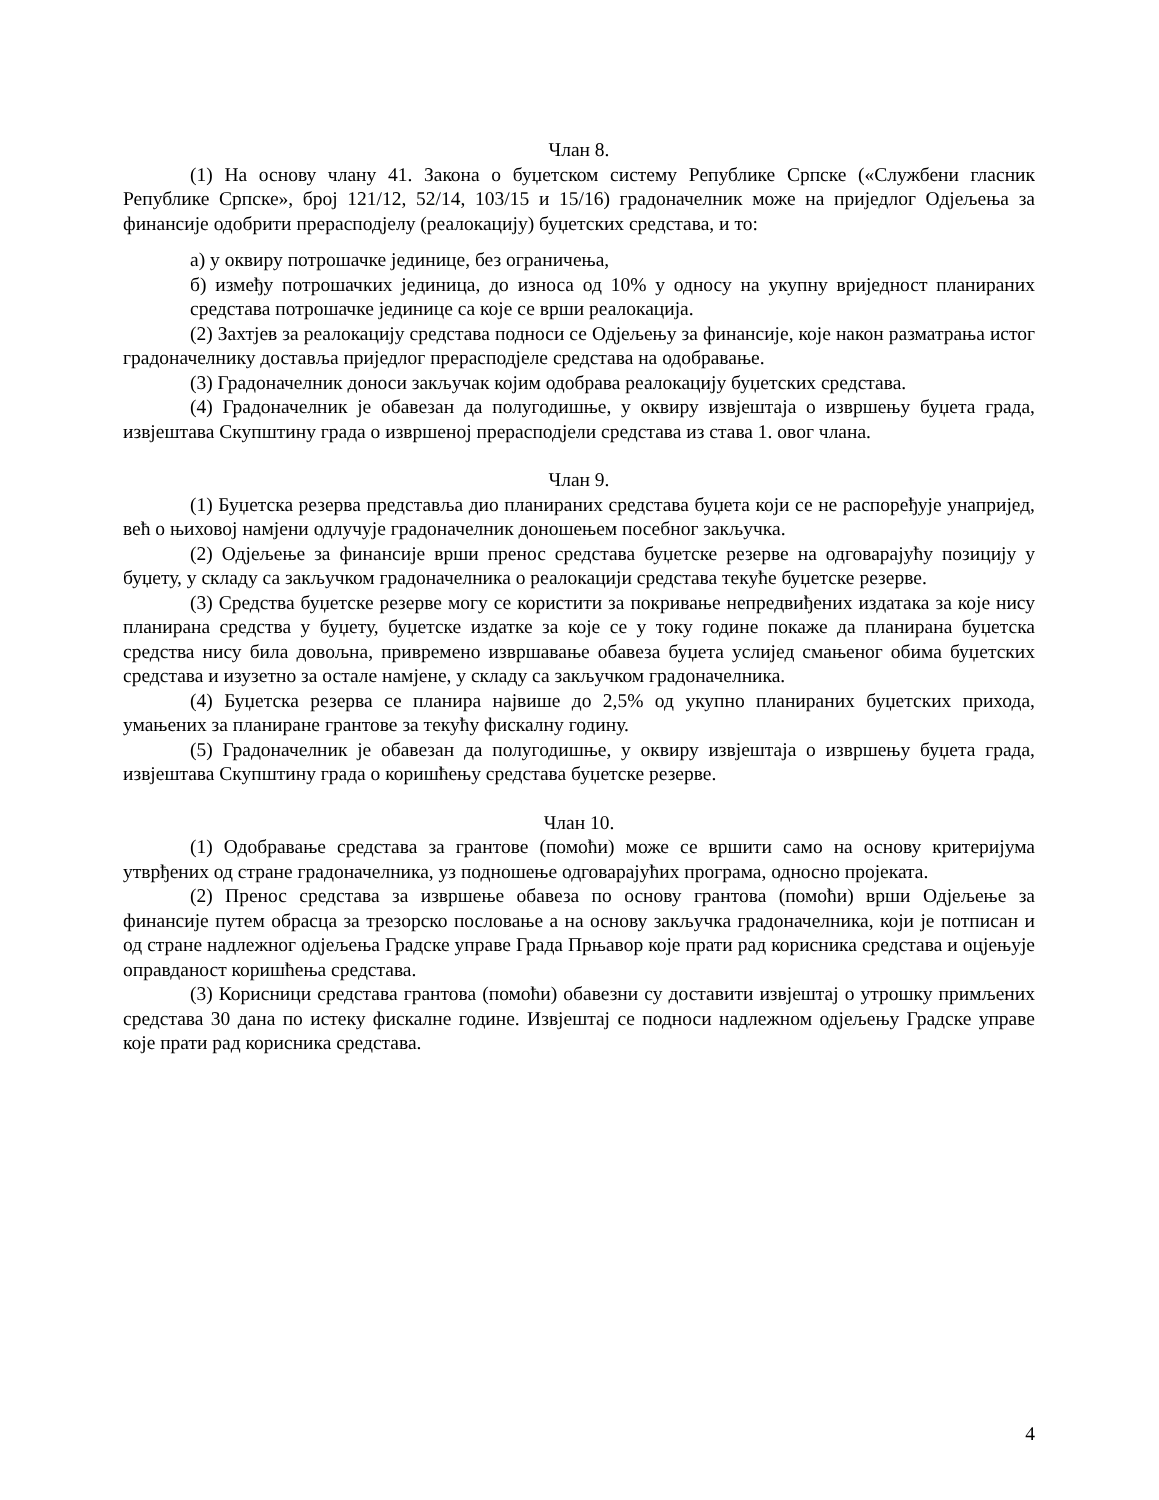Члан 8.
(1) На основу члану 41. Закона о буџетском систему Републике Српске («Службени гласник Републике Српске», број 121/12, 52/14, 103/15 и 15/16) градоначелник може на приједлог Одјељења за финансије одобрити прерасподјелу (реалокацију) буџетских средстава, и то:
а) у оквиру потрошачке јединице, без ограничења,
б) између потрошачких јединица, до износа од 10% у односу на укупну вриједност планираних средстава потрошачке јединице са које се врши реалокација.
(2) Захтјев за реалокацију средстава подноси се Одјељењу за финансије, које након разматрања истог градоначелнику доставља приједлог прерасподјеле средстава на одобравање.
(3) Градоначелник доноси закључак којим одобрава реалокацију буџетских средстава.
(4) Градоначелник је обавезан да полугодишње, у оквиру извјештаја о извршењу буџета града, извјештава Скупштину града о извршеној прерасподјели средстава из става 1. овог члана.
Члан 9.
(1) Буџетска резерва представља дио планираних средстава буџета који се не распоређује унапријед, већ о њиховој намјени одлучује градоначелник доношењем посебног закључка.
(2) Одјељење за финансије врши пренос средстава буџетске резерве на одговарајућу позицију у буџету, у складу са закључком градоначелника о реалокацији средстава текуће буџетске резерве.
(3) Средства буџетске резерве могу се користити за покривање непредвиђених издатака за које нису планирана средства у буџету, буџетске издатке за које се у току године покаже да планирана буџетска средства нису била довољна, привремено извршавање обавеза буџета услијед смањеног обима буџетских средстава и изузетно за остале намјене, у складу са закључком градоначелника.
(4) Буџетска резерва се планира највише до 2,5% од укупно планираних буџетских прихода, умањених за планиране грантове за текућу фискалну годину.
(5) Градоначелник је обавезан да полугодишње, у оквиру извјештаја о извршењу буџета града, извјештава Скупштину града о коришћењу средстава буџетске резерве.
Члан 10.
(1) Одобравање средстава за грантове (помоћи) може се вршити само на основу критеријума утврђених од стране градоначелника, уз подношење одговарајућих програма, односно пројеката.
(2) Пренос средстава за извршење обавеза по основу грантова (помоћи) врши Одјељење за финансије путем обрасца за трезорско пословање а на основу закључка градоначелника, који је потписан и од стране надлежног одјељења Градске управе Града Прњавор које прати рад корисника средстава и оцјењује оправданост коришћења средстава.
(3) Корисници средстава грантова (помоћи) обавезни су доставити извјештај о утрошку примљених средстава 30 дана по истеку фискалне године. Извјештај се подноси надлежном одјељењу Градске управе које прати рад корисника средстава.
4